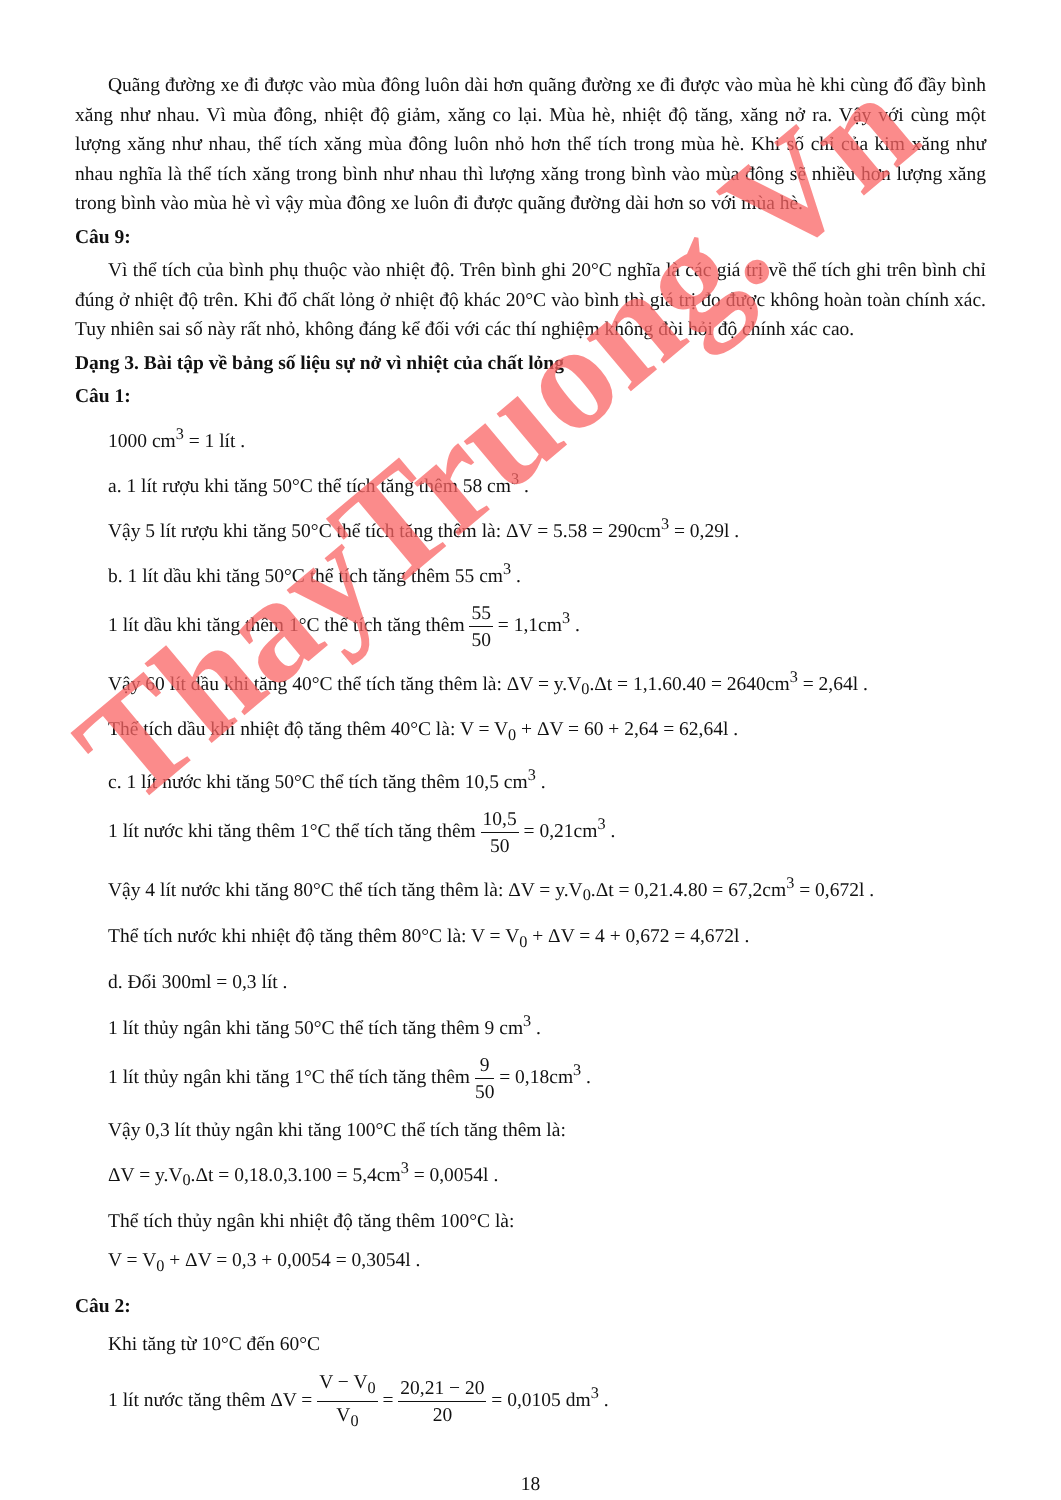Quãng đường xe đi được vào mùa đông luôn dài hơn quãng đường xe đi được vào mùa hè khi cùng đổ đầy bình xăng như nhau. Vì mùa đông, nhiệt độ giảm, xăng co lại. Mùa hè, nhiệt độ tăng, xăng nở ra. Vậy với cùng một lượng xăng như nhau, thể tích xăng mùa đông luôn nhỏ hơn thể tích trong mùa hè. Khi số chỉ của kim xăng như nhau nghĩa là thể tích xăng trong bình như nhau thì lượng xăng trong bình vào mùa đông sẽ nhiều hơn lượng xăng trong bình vào mùa hè vì vậy mùa đông xe luôn đi được quãng đường dài hơn so với mùa hè.
Câu 9:
Vì thể tích của bình phụ thuộc vào nhiệt độ. Trên bình ghi 20°C nghĩa là các giá trị về thể tích ghi trên bình chỉ đúng ở nhiệt độ trên. Khi đổ chất lỏng ở nhiệt độ khác 20°C vào bình thì giá trị đo được không hoàn toàn chính xác. Tuy nhiên sai số này rất nhỏ, không đáng kể đối với các thí nghiệm không đòi hỏi độ chính xác cao.
Dạng 3. Bài tập về bảng số liệu sự nở vì nhiệt của chất lỏng
Câu 1:
1000 cm<sup>3</sup> = 1 lít .
a. 1 lít rượu khi tăng 50°C thể tích tăng thêm 58 cm<sup>3</sup> .
Vậy 5 lít rượu khi tăng 50°C thể tích tăng thêm là: ΔV = 5.58 = 290cm<sup>3</sup> = 0,29l .
b. 1 lít dầu khi tăng 50°C thể tích tăng thêm 55 cm<sup>3</sup> .
1 lít dầu khi tăng thêm 1°C thể tích tăng thêm 55 50 = 1,1cm<sup>3</sup> .
Vậy 60 lít dầu khi tăng 40°C thể tích tăng thêm là: ΔV = y.V<sub>0</sub>.Δt = 1,1.60.40 = 2640cm<sup>3</sup> = 2,64l .
Thể tích dầu khi nhiệt độ tăng thêm 40°C là: V = V<sub>0</sub> + ΔV = 60 + 2,64 = 62,64l .
c. 1 lít nước khi tăng 50°C thể tích tăng thêm 10,5 cm<sup>3</sup> .
1 lít nước khi tăng thêm 1°C thể tích tăng thêm 10,5 50 = 0,21cm<sup>3</sup> .
Vậy 4 lít nước khi tăng 80°C thể tích tăng thêm là: ΔV = y.V<sub>0</sub>.Δt = 0,21.4.80 = 67,2cm<sup>3</sup> = 0,672l .
Thể tích nước khi nhiệt độ tăng thêm 80°C là: V = V<sub>0</sub> + ΔV = 4 + 0,672 = 4,672l .
d. Đổi 300ml = 0,3 lít .
1 lít thủy ngân khi tăng 50°C thể tích tăng thêm 9 cm<sup>3</sup> .
1 lít thủy ngân khi tăng 1°C thể tích tăng thêm 9 50 = 0,18cm<sup>3</sup> .
Vậy 0,3 lít thủy ngân khi tăng 100°C thể tích tăng thêm là:
ΔV = y.V<sub>0</sub>.Δt = 0,18.0,3.100 = 5,4cm<sup>3</sup> = 0,0054l .
Thể tích thủy ngân khi nhiệt độ tăng thêm 100°C là:
V = V<sub>0</sub> + ΔV = 0,3 + 0,0054 = 0,3054l .
Câu 2:
Khi tăng từ 10°C đến 60°C
1 lít nước tăng thêm ΔV = V − V<sub>0</sub> V<sub>0</sub> = 20,21 − 20 20 = 0,0105 dm<sup>3</sup> .
18
ThayTruong.Vn